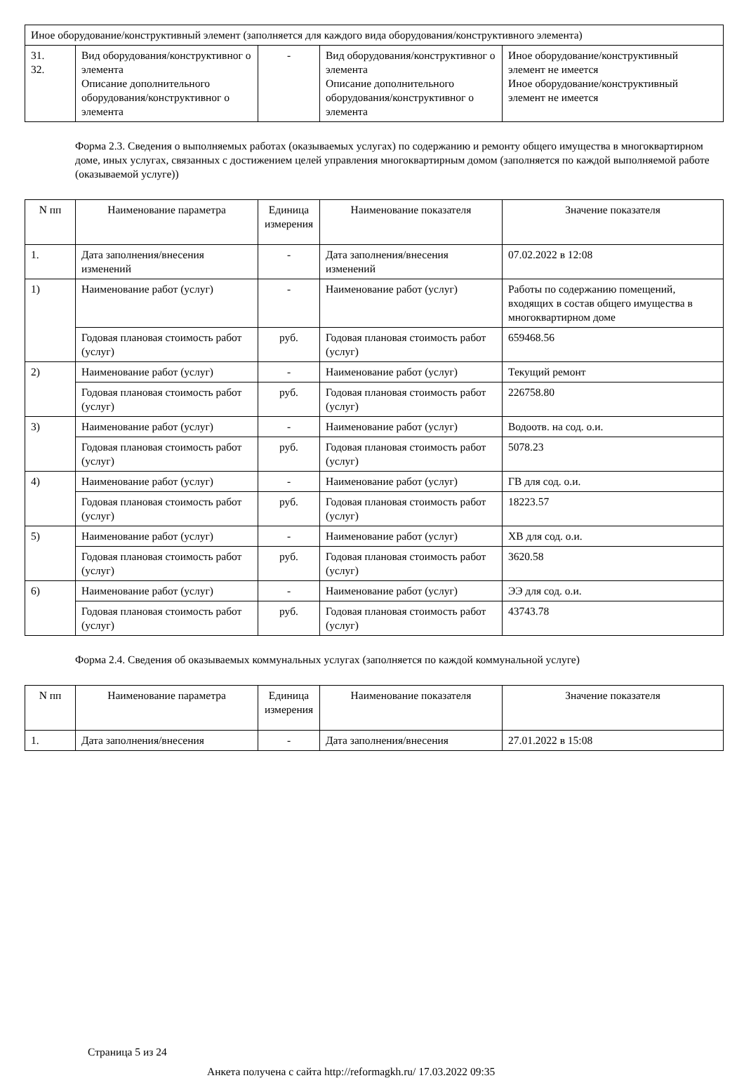| Иное оборудование/конструктивный элемент (заполняется для каждого вида оборудования/конструктивного элемента) | | | | |
| 31. 32. | Вид оборудования/конструктивног о элемента Описание дополнительного оборудования/конструктивног о элемента | - | Вид оборудования/конструктивног о элемента Описание дополнительного оборудования/конструктивног о элемента | Иное оборудование/конструктивный элемент не имеется Иное оборудование/конструктивный элемент не имеется |
Форма 2.3. Сведения о выполняемых работах (оказываемых услугах) по содержанию и ремонту общего имущества в многоквартирном доме, иных услугах, связанных с достижением целей управления многоквартирным домом (заполняется по каждой выполняемой работе (оказываемой услуге))
| N пп | Наименование параметра | Единица измерения | Наименование показателя | Значение показателя |
| --- | --- | --- | --- | --- |
| 1. | Дата заполнения/внесения изменений | - | Дата заполнения/внесения изменений | 07.02.2022 в 12:08 |
| 1) | Наименование работ (услуг) | - | Наименование работ (услуг) | Работы по содержанию помещений, входящих в состав общего имущества в многоквартирном доме |
| | Годовая плановая стоимость работ (услуг) | руб. | Годовая плановая стоимость работ (услуг) | 659468.56 |
| 2) | Наименование работ (услуг) | - | Наименование работ (услуг) | Текущий ремонт |
| | Годовая плановая стоимость работ (услуг) | руб. | Годовая плановая стоимость работ (услуг) | 226758.80 |
| 3) | Наименование работ (услуг) | - | Наименование работ (услуг) | Водоотв. на сод. о.и. |
| | Годовая плановая стоимость работ (услуг) | руб. | Годовая плановая стоимость работ (услуг) | 5078.23 |
| 4) | Наименование работ (услуг) | - | Наименование работ (услуг) | ГВ для сод. о.и. |
| | Годовая плановая стоимость работ (услуг) | руб. | Годовая плановая стоимость работ (услуг) | 18223.57 |
| 5) | Наименование работ (услуг) | - | Наименование работ (услуг) | ХВ для сод. о.и. |
| | Годовая плановая стоимость работ (услуг) | руб. | Годовая плановая стоимость работ (услуг) | 3620.58 |
| 6) | Наименование работ (услуг) | - | Наименование работ (услуг) | ЭЭ для сод. о.и. |
| | Годовая плановая стоимость работ (услуг) | руб. | Годовая плановая стоимость работ (услуг) | 43743.78 |
Форма 2.4. Сведения об оказываемых коммунальных услугах (заполняется по каждой коммунальной услуге)
| N пп | Наименование параметра | Единица измерения | Наименование показателя | Значение показателя |
| --- | --- | --- | --- | --- |
| 1. | Дата заполнения/внесения | - | Дата заполнения/внесения | 27.01.2022 в 15:08 |
Страница 5 из 24
Анкета получена с сайта http://reformagkh.ru/ 17.03.2022 09:35